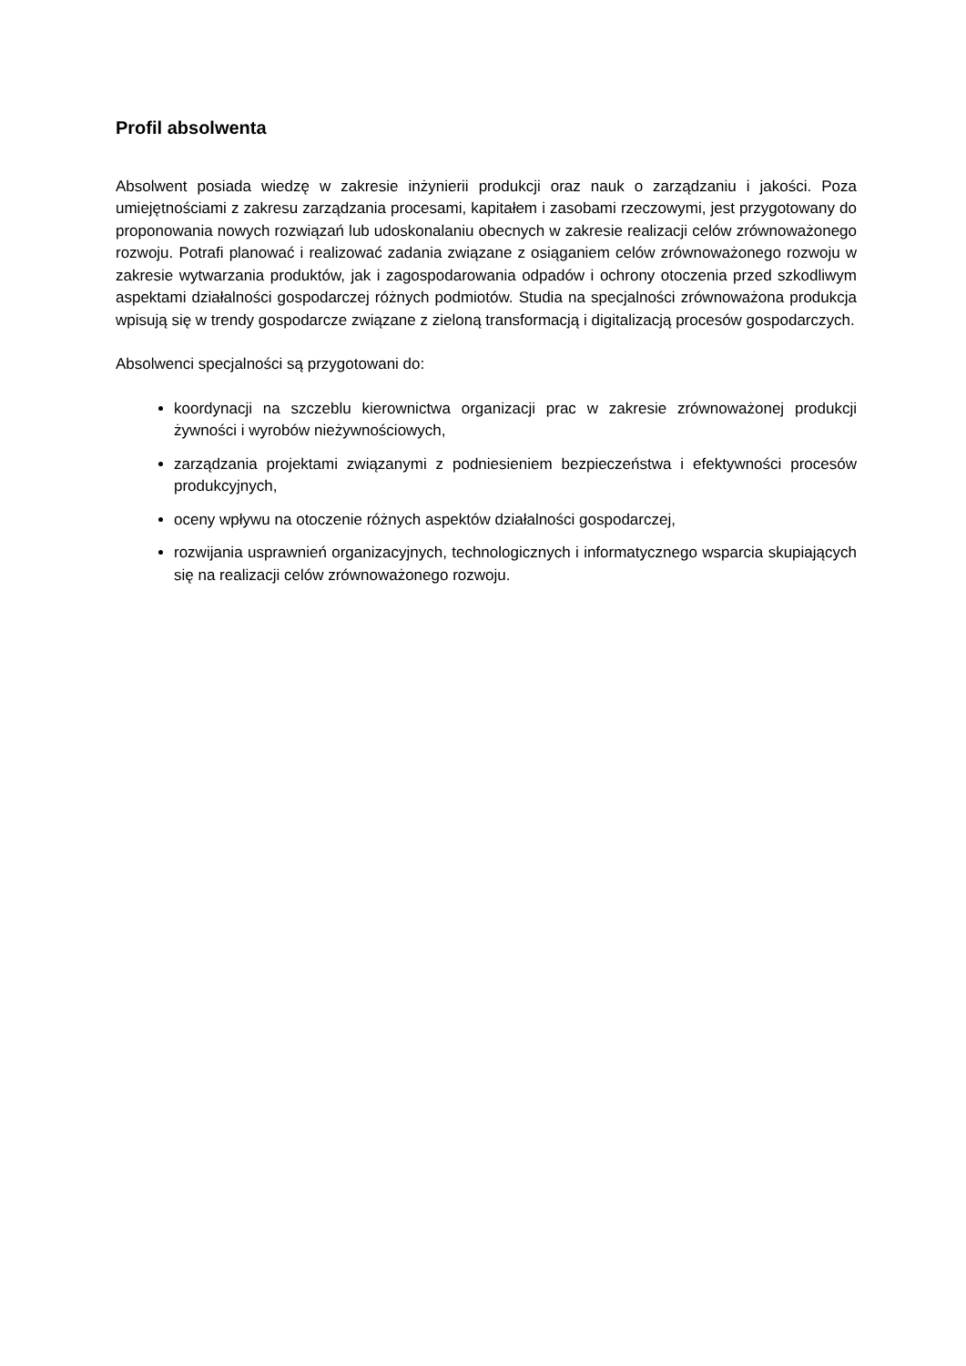Profil absolwenta
Absolwent posiada wiedzę w zakresie inżynierii produkcji oraz nauk o zarządzaniu i jakości. Poza umiejętnościami z zakresu zarządzania procesami, kapitałem i zasobami rzeczowymi, jest przygotowany do proponowania nowych rozwiązań lub udoskonalaniu obecnych w zakresie realizacji celów zrównoważonego rozwoju. Potrafi planować i realizować zadania związane z osiąganiem celów zrównoważonego rozwoju w zakresie wytwarzania produktów, jak i zagospodarowania odpadów i ochrony otoczenia przed szkodliwym aspektami działalności gospodarczej różnych podmiotów. Studia na specjalności zrównoważona produkcja wpisują się w trendy gospodarcze związane z zieloną transformacją i digitalizacją procesów gospodarczych.
Absolwenci specjalności są przygotowani do:
koordynacji na szczeblu kierownictwa organizacji prac w zakresie zrównoważonej produkcji żywności i wyrobów nieżywnościowych,
zarządzania projektami związanymi z podniesieniem bezpieczeństwa i efektywności procesów produkcyjnych,
oceny wpływu na otoczenie różnych aspektów działalności gospodarczej,
rozwijania usprawnień organizacyjnych, technologicznych i informatycznego wsparcia skupiających się na realizacji celów zrównoważonego rozwoju.